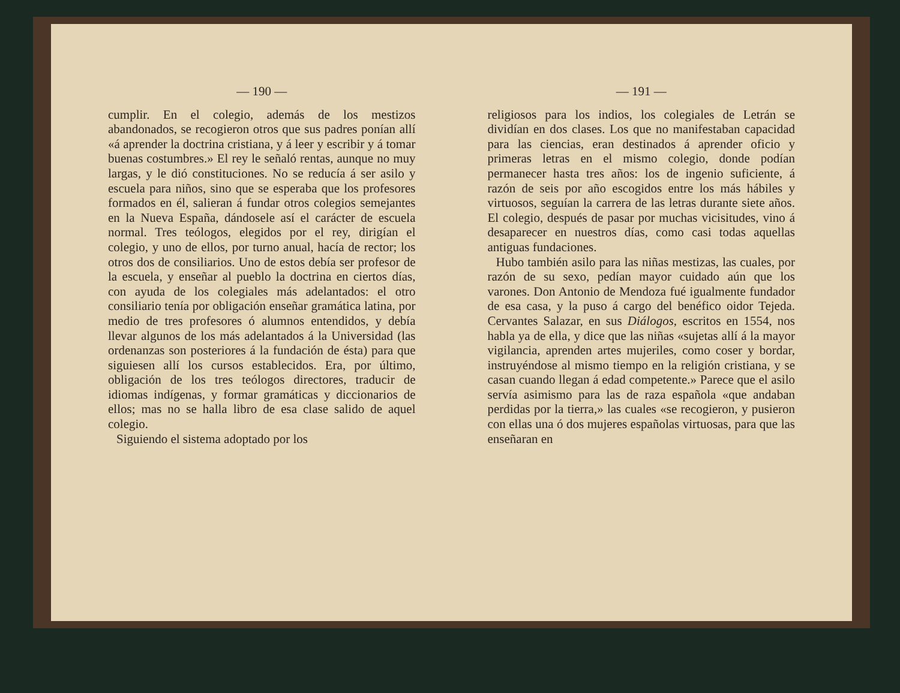— 190 —
cumplir. En el colegio, además de los mestizos abandonados, se recogieron otros que sus padres ponían allí «á aprender la doctrina cristiana, y á leer y escribir y á tomar buenas costumbres.» El rey le señaló rentas, aunque no muy largas, y le dió constituciones. No se reducía á ser asilo y escuela para niños, sino que se esperaba que los profesores formados en él, salieran á fundar otros colegios semejantes en la Nueva España, dándosele así el carácter de escuela normal. Tres teólogos, elegidos por el rey, dirigían el colegio, y uno de ellos, por turno anual, hacía de rector; los otros dos de consiliarios. Uno de estos debía ser profesor de la escuela, y enseñar al pueblo la doctrina en ciertos días, con ayuda de los colegiales más adelantados: el otro consiliario tenía por obligación enseñar gramática latina, por medio de tres profesores ó alumnos entendidos, y debía llevar algunos de los más adelantados á la Universidad (las ordenanzas son posteriores á la fundación de ésta) para que siguiesen allí los cursos establecidos. Era, por último, obligación de los tres teólogos directores, traducir de idiomas indígenas, y formar gramáticas y diccionarios de ellos; mas no se halla libro de esa clase salido de aquel colegio.
Siguiendo el sistema adoptado por los
— 191 —
religiosos para los indios, los colegiales de Letrán se dividían en dos clases. Los que no manifestaban capacidad para las ciencias, eran destinados á aprender oficio y primeras letras en el mismo colegio, donde podían permanecer hasta tres años: los de ingenio suficiente, á razón de seis por año escogidos entre los más hábiles y virtuosos, seguían la carrera de las letras durante siete años. El colegio, después de pasar por muchas vicisitudes, vino á desaparecer en nuestros días, como casi todas aquellas antiguas fundaciones.
Hubo también asilo para las niñas mestizas, las cuales, por razón de su sexo, pedían mayor cuidado aún que los varones. Don Antonio de Mendoza fué igualmente fundador de esa casa, y la puso á cargo del benéfico oidor Tejeda. Cervantes Salazar, en sus Diálogos, escritos en 1554, nos habla ya de ella, y dice que las niñas «sujetas allí á la mayor vigilancia, aprenden artes mujeriles, como coser y bordar, instruyéndose al mismo tiempo en la religión cristiana, y se casan cuando llegan á edad competente.» Parece que el asilo servía asimismo para las de raza española «que andaban perdidas por la tierra,» las cuales «se recogieron, y pusieron con ellas una ó dos mujeres españolas virtuosas, para que las enseñaran en